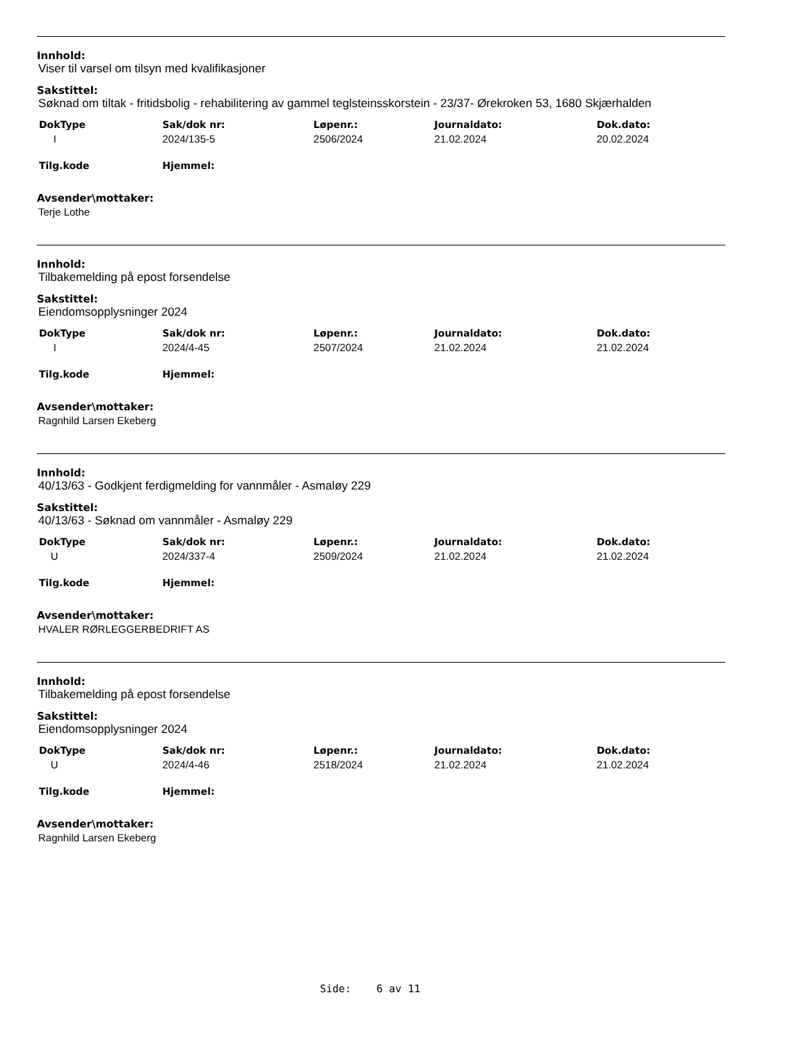Innhold:
Viser til varsel om tilsyn med kvalifikasjoner
Sakstittel:
Søknad om tiltak - fritidsbolig - rehabilitering av gammel teglsteinsskorstein - 23/37- Ørekroken 53, 1680 Skjærhalden
| DokType | Sak/dok nr: | Løpenr.: | Journaldato: | Dok.dato: |
| --- | --- | --- | --- | --- |
| I | 2024/135-5 | 2506/2024 | 21.02.2024 | 20.02.2024 |
| Tilg.kode | Hjemmel: | | | |
Avsender\mottaker:
Terje Lothe
Innhold:
Tilbakemelding på epost forsendelse
Sakstittel:
Eiendomsopplysninger 2024
| DokType | Sak/dok nr: | Løpenr.: | Journaldato: | Dok.dato: |
| --- | --- | --- | --- | --- |
| I | 2024/4-45 | 2507/2024 | 21.02.2024 | 21.02.2024 |
| Tilg.kode | Hjemmel: | | | |
Avsender\mottaker:
Ragnhild Larsen Ekeberg
Innhold:
40/13/63 - Godkjent ferdigmelding for vannmåler - Asmaløy 229
Sakstittel:
40/13/63 - Søknad om vannmåler - Asmaløy 229
| DokType | Sak/dok nr: | Løpenr.: | Journaldato: | Dok.dato: |
| --- | --- | --- | --- | --- |
| U | 2024/337-4 | 2509/2024 | 21.02.2024 | 21.02.2024 |
| Tilg.kode | Hjemmel: | | | |
Avsender\mottaker:
HVALER RØRLEGGERBEDRIFT AS
Innhold:
Tilbakemelding på epost forsendelse
Sakstittel:
Eiendomsopplysninger 2024
| DokType | Sak/dok nr: | Løpenr.: | Journaldato: | Dok.dato: |
| --- | --- | --- | --- | --- |
| U | 2024/4-46 | 2518/2024 | 21.02.2024 | 21.02.2024 |
| Tilg.kode | Hjemmel: | | | |
Avsender\mottaker:
Ragnhild Larsen Ekeberg
Side: 6 av 11